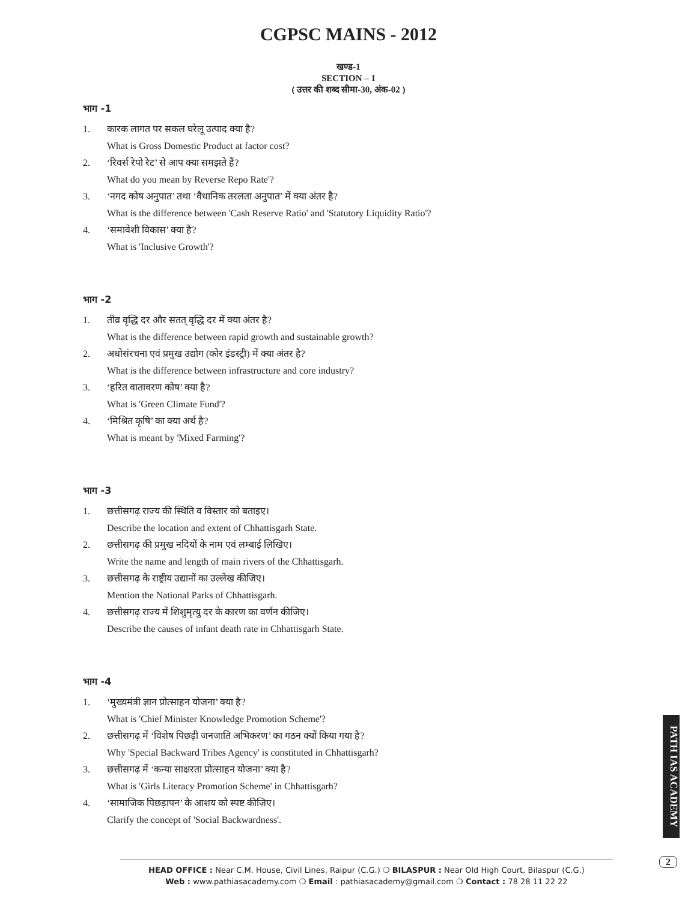CGPSC MAINS - 2012
खण्ड-1
SECTION – 1
( उत्तर की शब्द सीमा-30, अंक-02 )
भाग -1
1. कारक लागत पर सकल घरेलू उत्पाद क्या है?
What is Gross Domestic Product at factor cost?
2. ‘रिवर्स रेपो रेट’ से आप क्या समझते हैं?
What do you mean by Reverse Repo Rate'?
3. ‘नगद कोष अनुपात’ तथा ‘वैधानिक तरलता अनुपात’ में क्या अंतर है?
What is the difference between 'Cash Reserve Ratio' and 'Statutory Liquidity Ratio'?
4. ‘समावेशी विकास’ क्या है?
What is 'Inclusive Growth'?
भाग -2
1. तीव्र वृद्धि दर और सतत् वृद्धि दर में क्या अंतर है?
What is the difference between rapid growth and sustainable growth?
2. अधोसंरचना एवं प्रमुख उद्योग (कोर इंडस्ट्री) में क्या अंतर है?
What is the difference between infrastructure and core industry?
3. ‘हरित वातावरण कोष’ क्या है?
What is 'Green Climate Fund'?
4. ‘मिश्रित कृषि’ का क्या अर्थ है?
What is meant by 'Mixed Farming'?
भाग -3
1. छत्तीसगढ़ राज्य की स्थिति व विस्तार को बताइए।
Describe the location and extent of Chhattisgarh State.
2. छत्तीसगढ़ की प्रमुख नदियों के नाम एवं लम्बाई लिखिए।
Write the name and length of main rivers of the Chhattisgarh.
3. छत्तीसगढ़ के राष्ट्रीय उद्यानों का उल्लेख कीजिए।
Mention the National Parks of Chhattisgarh.
4. छत्तीसगढ़ राज्य में शिशुमृत्यु दर के कारण का वर्णन कीजिए।
Describe the causes of infant death rate in Chhattisgarh State.
भाग -4
1. ‘मुख्यमंत्री ज्ञान प्रोत्साहन योजना’ क्या है?
What is 'Chief Minister Knowledge Promotion Scheme'?
2. छत्तीसगढ़ में ‘विशेष पिछड़ी जनजाति अभिकरण’ का गठन क्यों किया गया है?
Why 'Special Backward Tribes Agency' is constituted in Chhattisgarh?
3. छत्तीसगढ़ में ‘कन्या साक्षरता प्रोत्साहन योजना’ क्या है?
What is 'Girls Literacy Promotion Scheme' in Chhattisgarh?
4. ‘सामाजिक पिछड़ापन’ के आशय को स्पष्ट कीजिए।
Clarify the concept of 'Social Backwardness'.
PATH IAS ACADEMY
HEAD OFFICE : Near C.M. House, Civil Lines, Raipur (C.G.) ❍ BILASPUR : Near Old High Court, Bilaspur (C.G.)
Web : www.pathiasacademy.com ❍ Email : pathiasacademy@gmail.com ❍ Contact : 78 28 11 22 22
2